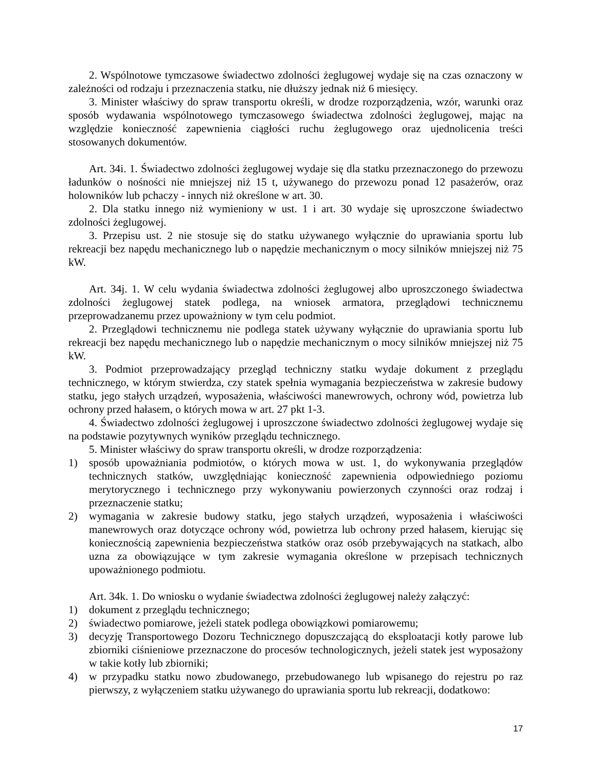2. Wspólnotowe tymczasowe świadectwo zdolności żeglugowej wydaje się na czas oznaczony w zależności od rodzaju i przeznaczenia statku, nie dłuższy jednak niż 6 miesięcy.
3. Minister właściwy do spraw transportu określi, w drodze rozporządzenia, wzór, warunki oraz sposób wydawania wspólnotowego tymczasowego świadectwa zdolności żeglugowej, mając na względzie konieczność zapewnienia ciągłości ruchu żeglugowego oraz ujednolicenia treści stosowanych dokumentów.
Art. 34i. 1. Świadectwo zdolności żeglugowej wydaje się dla statku przeznaczonego do przewozu ładunków o nośności nie mniejszej niż 15 t, używanego do przewozu ponad 12 pasażerów, oraz holowników lub pchaczy - innych niż określone w art. 30.
2. Dla statku innego niż wymieniony w ust. 1 i art. 30 wydaje się uproszczone świadectwo zdolności żeglugowej.
3. Przepisu ust. 2 nie stosuje się do statku używanego wyłącznie do uprawiania sportu lub rekreacji bez napędu mechanicznego lub o napędzie mechanicznym o mocy silników mniejszej niż 75 kW.
Art. 34j. 1. W celu wydania świadectwa zdolności żeglugowej albo uproszczonego świadectwa zdolności żeglugowej statek podlega, na wniosek armatora, przeglądowi technicznemu przeprowadzanemu przez upoważniony w tym celu podmiot.
2. Przeglądowi technicznemu nie podlega statek używany wyłącznie do uprawiania sportu lub rekreacji bez napędu mechanicznego lub o napędzie mechanicznym o mocy silników mniejszej niż 75 kW.
3. Podmiot przeprowadzający przegląd techniczny statku wydaje dokument z przeglądu technicznego, w którym stwierdza, czy statek spełnia wymagania bezpieczeństwa w zakresie budowy statku, jego stałych urządzeń, wyposażenia, właściwości manewrowych, ochrony wód, powietrza lub ochrony przed hałasem, o których mowa w art. 27 pkt 1-3.
4. Świadectwo zdolności żeglugowej i uproszczone świadectwo zdolności żeglugowej wydaje się na podstawie pozytywnych wyników przeglądu technicznego.
5. Minister właściwy do spraw transportu określi, w drodze rozporządzenia:
1) sposób upoważniania podmiotów, o których mowa w ust. 1, do wykonywania przeglądów technicznych statków, uwzględniając konieczność zapewnienia odpowiedniego poziomu merytorycznego i technicznego przy wykonywaniu powierzonych czynności oraz rodzaj i przeznaczenie statku;
2) wymagania w zakresie budowy statku, jego stałych urządzeń, wyposażenia i właściwości manewrowych oraz dotyczące ochrony wód, powietrza lub ochrony przed hałasem, kierując się koniecznością zapewnienia bezpieczeństwa statków oraz osób przebywających na statkach, albo uzna za obowiązujące w tym zakresie wymagania określone w przepisach technicznych upoważnionego podmiotu.
Art. 34k. 1. Do wniosku o wydanie świadectwa zdolności żeglugowej należy załączyć:
1) dokument z przeglądu technicznego;
2) świadectwo pomiarowe, jeżeli statek podlega obowiązkowi pomiarowemu;
3) decyzję Transportowego Dozoru Technicznego dopuszczającą do eksploatacji kotły parowe lub zbiorniki ciśnieniowe przeznaczone do procesów technologicznych, jeżeli statek jest wyposażony w takie kotły lub zbiorniki;
4) w przypadku statku nowo zbudowanego, przebudowanego lub wpisanego do rejestru po raz pierwszy, z wyłączeniem statku używanego do uprawiania sportu lub rekreacji, dodatkowo:
17